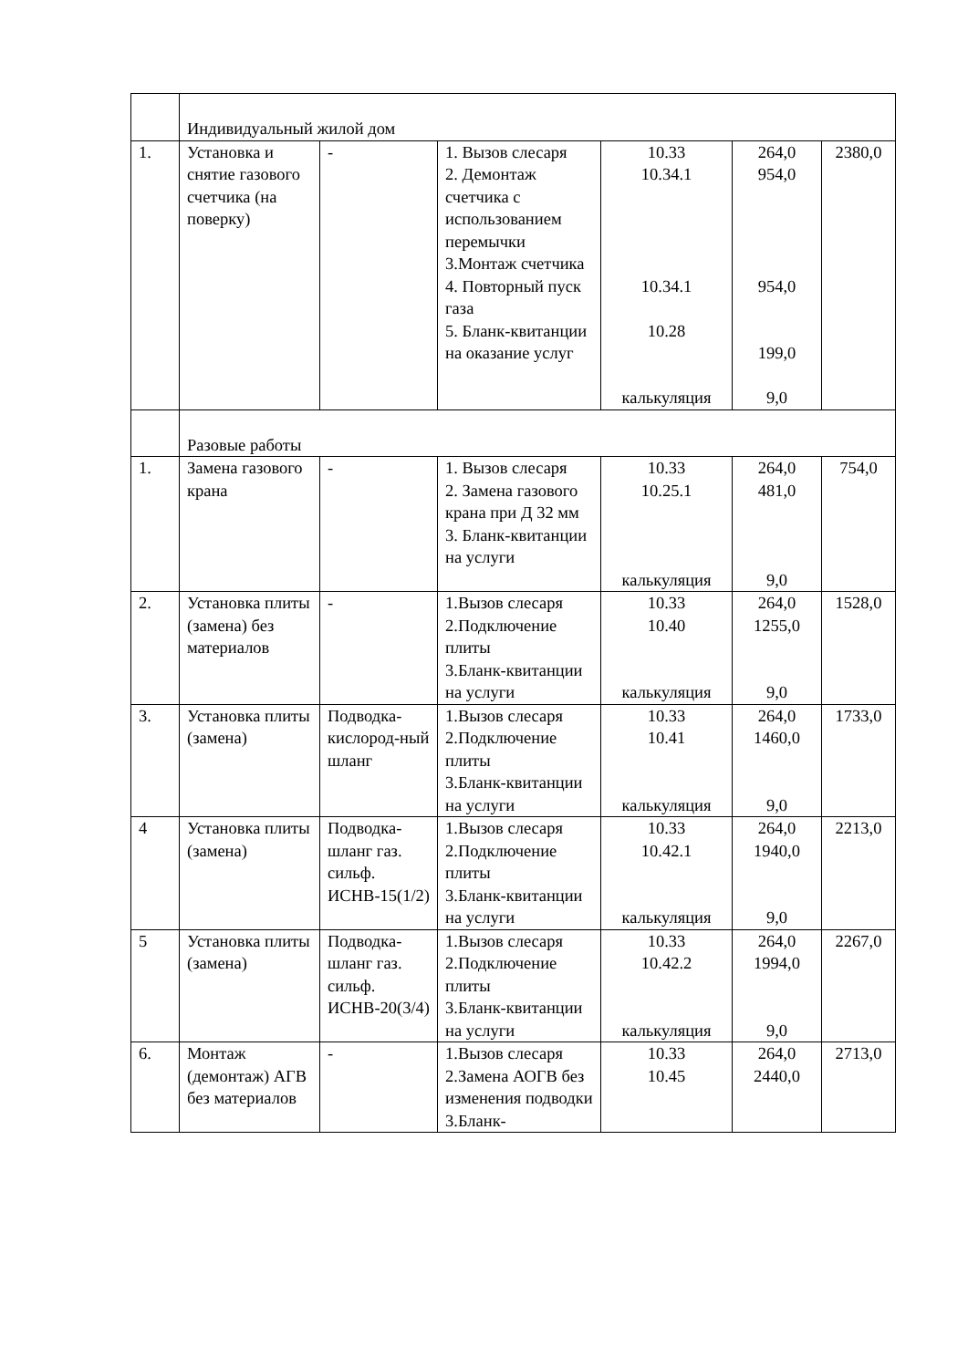| | Индивидуальный жилой дом | | | | | |
| 1. | Установка и снятие газового счетчика (на поверку) | - | 1. Вызов слесаря 2. Демонтаж счетчика с использованием перемычки 3.Монтаж счетчика 4. Повторный пуск газа 5. Бланк-квитанции на оказание услуг | 10.33 10.34.1 10.34.1 10.28 калькуляция | 264,0 954,0 954,0 199,0 9,0 | 2380,0 |
| | Разовые работы | | | | | |
| 1. | Замена газового крана | - | 1. Вызов слесаря 2. Замена газового крана при Д 32 мм 3. Бланк-квитанции на услуги | 10.33 10.25.1 калькуляция | 264,0 481,0 9,0 | 754,0 |
| 2. | Установка плиты (замена) без материалов | - | 1.Вызов слесаря 2.Подключение плиты 3.Бланк-квитанции на услуги | 10.33 10.40 калькуляция | 264,0 1255,0 9,0 | 1528,0 |
| 3. | Установка плиты (замена) | Подводка-кислород-ный шланг | 1.Вызов слесаря 2.Подключение плиты 3.Бланк-квитанции на услуги | 10.33 10.41 калькуляция | 264,0 1460,0 9,0 | 1733,0 |
| 4 | Установка плиты (замена) | Подводка-шланг газ. сильф. ИСНВ-15(1/2) | 1.Вызов слесаря 2.Подключение плиты 3.Бланк-квитанции на услуги | 10.33 10.42.1 калькуляция | 264,0 1940,0 9,0 | 2213,0 |
| 5 | Установка плиты (замена) | Подводка-шланг газ. сильф. ИСНВ-20(3/4) | 1.Вызов слесаря 2.Подключение плиты 3.Бланк-квитанции на услуги | 10.33 10.42.2 калькуляция | 264,0 1994,0 9,0 | 2267,0 |
| 6. | Монтаж (демонтаж) АГВ без материалов | - | 1.Вызов слесаря 2.Замена АОГВ без изменения подводки 3.Бланк- | 10.33 10.45 | 264,0 2440,0 | 2713,0 |